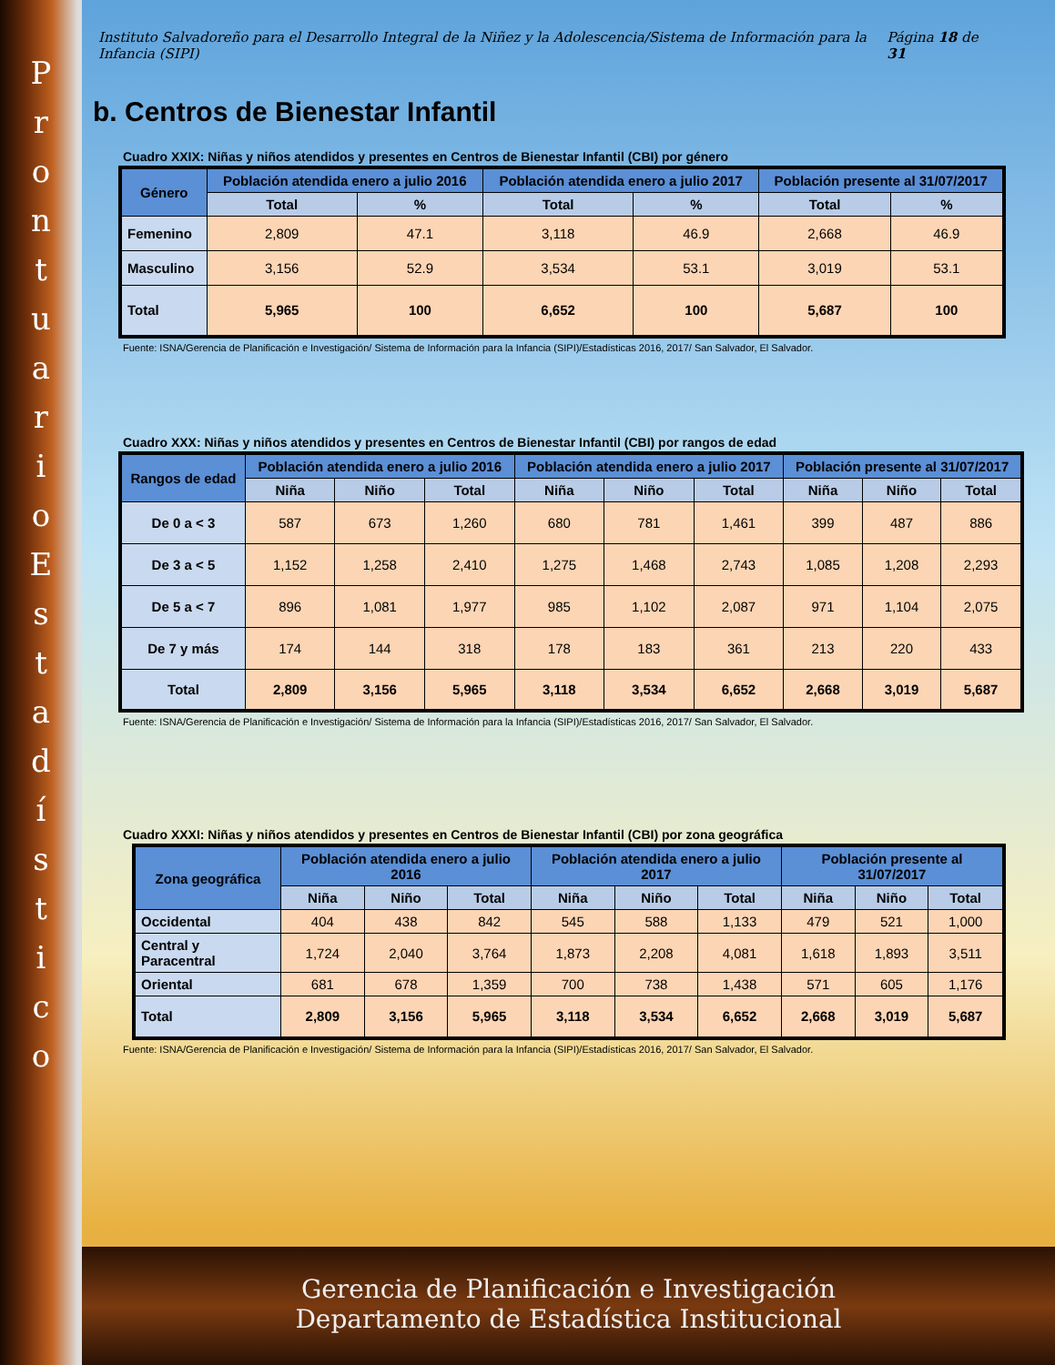P
r
o
n
t
u
a
r
i
o
E
s
t
a
d
í
s
t
i
c
o
Instituto Salvadoreño para el Desarrollo Integral de la Niñez y la Adolescencia/Sistema de Información para la Infancia (SIPI) Página 18 de 31
b. Centros de Bienestar Infantil
Cuadro XXIX: Niñas y niños atendidos y presentes en Centros de Bienestar Infantil (CBI) por género
| Género | Población atendida enero a julio 2016 | | Población atendida enero a julio 2017 | | Población presente al 31/07/2017 | |
| --- | --- | --- | --- | --- | --- | --- |
| | Total | % | Total | % | Total | % |
| Femenino | 2,809 | 47.1 | 3,118 | 46.9 | 2,668 | 46.9 |
| Masculino | 3,156 | 52.9 | 3,534 | 53.1 | 3,019 | 53.1 |
| Total | 5,965 | 100 | 6,652 | 100 | 5,687 | 100 |
Fuente: ISNA/Gerencia de Planificación e Investigación/ Sistema de Información para la Infancia (SIPI)/Estadísticas 2016, 2017/ San Salvador, El Salvador.
Cuadro XXX: Niñas y niños atendidos y presentes en Centros de Bienestar Infantil (CBI) por rangos de edad
| Rangos de edad | Población atendida enero a julio 2016 | | | Población atendida enero a julio 2017 | | | Población presente al 31/07/2017 | | |
| --- | --- | --- | --- | --- | --- | --- | --- | --- | --- |
| | Niña | Niño | Total | Niña | Niño | Total | Niña | Niño | Total |
| De 0 a < 3 | 587 | 673 | 1,260 | 680 | 781 | 1,461 | 399 | 487 | 886 |
| De 3 a < 5 | 1,152 | 1,258 | 2,410 | 1,275 | 1,468 | 2,743 | 1,085 | 1,208 | 2,293 |
| De 5 a < 7 | 896 | 1,081 | 1,977 | 985 | 1,102 | 2,087 | 971 | 1,104 | 2,075 |
| De 7 y más | 174 | 144 | 318 | 178 | 183 | 361 | 213 | 220 | 433 |
| Total | 2,809 | 3,156 | 5,965 | 3,118 | 3,534 | 6,652 | 2,668 | 3,019 | 5,687 |
Fuente: ISNA/Gerencia de Planificación e Investigación/ Sistema de Información para la Infancia (SIPI)/Estadísticas 2016, 2017/ San Salvador, El Salvador.
Cuadro XXXI: Niñas y niños atendidos y presentes en Centros de Bienestar Infantil (CBI) por zona geográfica
| Zona geográfica | Población atendida enero a julio 2016 | | | Población atendida enero a julio 2017 | | | Población presente al 31/07/2017 | | |
| --- | --- | --- | --- | --- | --- | --- | --- | --- | --- |
| | Niña | Niño | Total | Niña | Niño | Total | Niña | Niño | Total |
| Occidental | 404 | 438 | 842 | 545 | 588 | 1,133 | 479 | 521 | 1,000 |
| Central y Paracentral | 1,724 | 2,040 | 3,764 | 1,873 | 2,208 | 4,081 | 1,618 | 1,893 | 3,511 |
| Oriental | 681 | 678 | 1,359 | 700 | 738 | 1,438 | 571 | 605 | 1,176 |
| Total | 2,809 | 3,156 | 5,965 | 3,118 | 3,534 | 6,652 | 2,668 | 3,019 | 5,687 |
Fuente: ISNA/Gerencia de Planificación e Investigación/ Sistema de Información para la Infancia (SIPI)/Estadísticas 2016, 2017/ San Salvador, El Salvador.
Gerencia de Planificación e Investigación
Departamento de Estadística Institucional